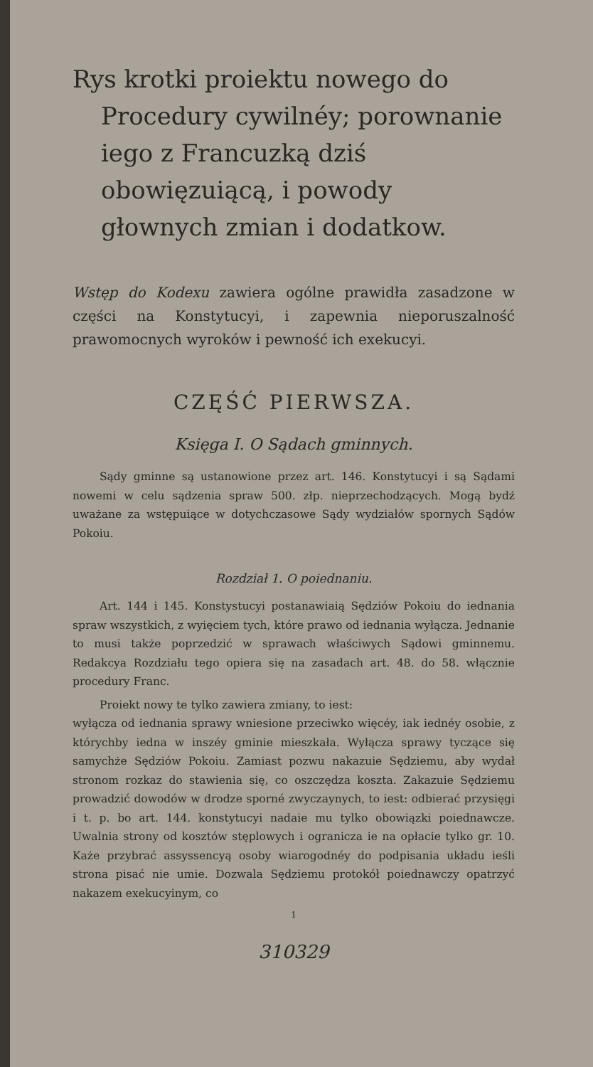Rys krotki proiektu nowego do Procedury cywilnéy; porownanie iego z Francuzką dziś obowięzuiącą, i powody głownych zmian i dodatkow.
Wstęp do Kodexu zawiera ogólne prawidła zasadzone w części na Konstytucyi, i zapewnia nieporuszalność prawomocnych wyroków i pewność ich exekucyi.
CZĘŚĆ PIERWSZA.
Księga I. O Sądach gminnych.
Sądy gminne są ustanowione przez art. 146. Konstytucyi i są Sądami nowemi w celu sądzenia spraw 500. złp. nieprzechodzących. Mogą bydź uważane za wstępuiące w dotychczasowe Sądy wydziałów spornych Sądów Pokoiu.
Rozdział 1. O poiednaniu.
Art. 144 i 145. Konstystucyi postanawiaią Sędziów Pokoiu do iednania spraw wszystkich, z wyięciem tych, które prawo od iednania wyłącza. Jednanie to musi także poprzedzić w sprawach właściwych Sądowi gminnemu. Redakcya Rozdziału tego opiera się na zasadach art. 48. do 58. włącznie procedury Franc.
Proiekt nowy te tylko zawiera zmiany, to iest:
wyłącza od iednania sprawy wniesione przeciwko więcéy, iak iednéy osobie, z którychby iedna w inszéy gminie mieszkała. Wyłącza sprawy tyczące się samychże Sędziów Pokoiu. Zamiast pozwu nakazuie Sędziemu, aby wydał stronom rozkaz do stawienia się, co oszczędza koszta. Zakazuie Sędziemu prowadzić dowodów w drodze sporné zwyczaynych, to iest: odbierać przysięgi i t. p. bo art. 144. konstytucyi nadaie mu tylko obowiązki poiednawcze. Uwalnia strony od kosztów stęplowych i ogranicza ie na opłacie tylko gr. 10. Każe przybrać assyssencyą osoby wiarogodnéy do podpisania układu ieśli strona pisać nie umie. Dozwala Sędziemu protokół poiednawczy opatrzyć nakazem exekucyinym, co
1
310329